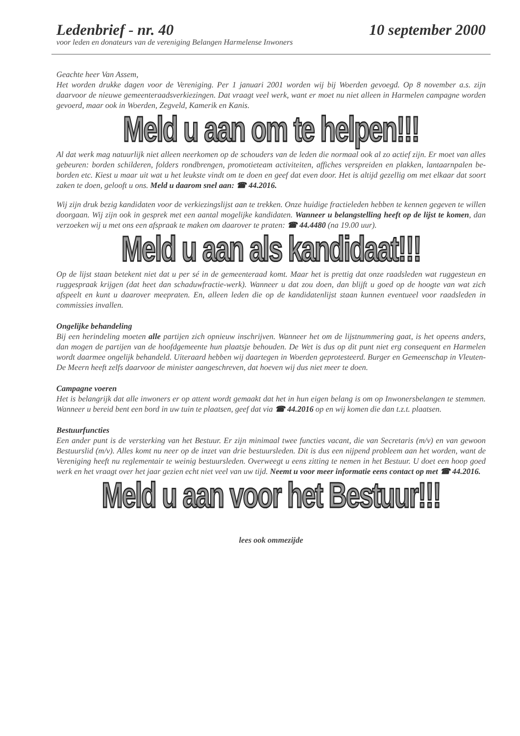Ledenbrief - nr. 40 10 september 2000
voor leden en donateurs van de vereniging Belangen Harmelense Inwoners
Geachte heer Van Assem,
Het worden drukke dagen voor de Vereniging. Per 1 januari 2001 worden wij bij Woerden gevoegd. Op 8 november a.s. zijn daarvoor de nieuwe gemeenteraadsverkiezingen. Dat vraagt veel werk, want er moet nu niet alleen in Harmelen campagne worden gevoerd, maar ook in Woerden, Zegveld, Kamerik en Kanis.
Meld u aan om te helpen!!!
Al dat werk mag natuurlijk niet alleen neerkomen op de schouders van de leden die normaal ook al zo actief zijn. Er moet van alles gebeuren: borden schilderen, folders rondbrengen, promotieteam activiteiten, affiches verspreiden en plakken, lantaarnpalen be-borden etc. Kiest u maar uit wat u het leukste vindt om te doen en geef dat even door. Het is altijd gezellig om met elkaar dat soort zaken te doen, gelooft u ons. Meld u daarom snel aan: ☎ 44.2016.
Wij zijn druk bezig kandidaten voor de verkiezingslijst aan te trekken. Onze huidige fractieleden hebben te kennen gegeven te willen doorgaan. Wij zijn ook in gesprek met een aantal mogelijke kandidaten. Wanneer u belangstelling heeft op de lijst te komen, dan verzoeken wij u met ons een afspraak te maken om daarover te praten: ☎ 44.4480 (na 19.00 uur).
Meld u aan als kandidaat!!!
Op de lijst staan betekent niet dat u per sé in de gemeenteraad komt. Maar het is prettig dat onze raadsleden wat ruggesteun en ruggespraak krijgen (dat heet dan schaduwfractie-werk). Wanneer u dat zou doen, dan blijft u goed op de hoogte van wat zich afspeelt en kunt u daarover meepraten. En, alleen leden die op de kandidatenlijst staan kunnen eventueel voor raadsleden in commissies invallen.
Ongelijke behandeling
Bij een herindeling moeten alle partijen zich opnieuw inschrijven. Wanneer het om de lijstnummering gaat, is het opeens anders, dan mogen de partijen van de hoofdgemeente hun plaatsje behouden. De Wet is dus op dit punt niet erg consequent en Harmelen wordt daarmee ongelijk behandeld. Uiteraard hebben wij daartegen in Woerden geprotesteerd. Burger en Gemeenschap in Vleuten-De Meern heeft zelfs daarvoor de minister aangeschreven, dat hoeven wij dus niet meer te doen.
Campagne voeren
Het is belangrijk dat alle inwoners er op attent wordt gemaakt dat het in hun eigen belang is om op Inwonersbelangen te stemmen. Wanneer u bereid bent een bord in uw tuin te plaatsen, geef dat via ☎ 44.2016 op en wij komen die dan t.z.t. plaatsen.
Bestuurfuncties
Een ander punt is de versterking van het Bestuur. Er zijn minimaal twee functies vacant, die van Secretaris (m/v) en van gewoon Bestuurslid (m/v). Alles komt nu neer op de inzet van drie bestuursleden. Dit is dus een nijpend probleem aan het worden, want de Vereniging heeft nu reglementair te weinig bestuursleden. Overweegt u eens zitting te nemen in het Bestuur. U doet een hoop goed werk en het vraagt over het jaar gezien echt niet veel van uw tijd. Neemt u voor meer informatie eens contact op met ☎ 44.2016.
Meld u aan voor het Bestuur!!!
lees ook ommezijde